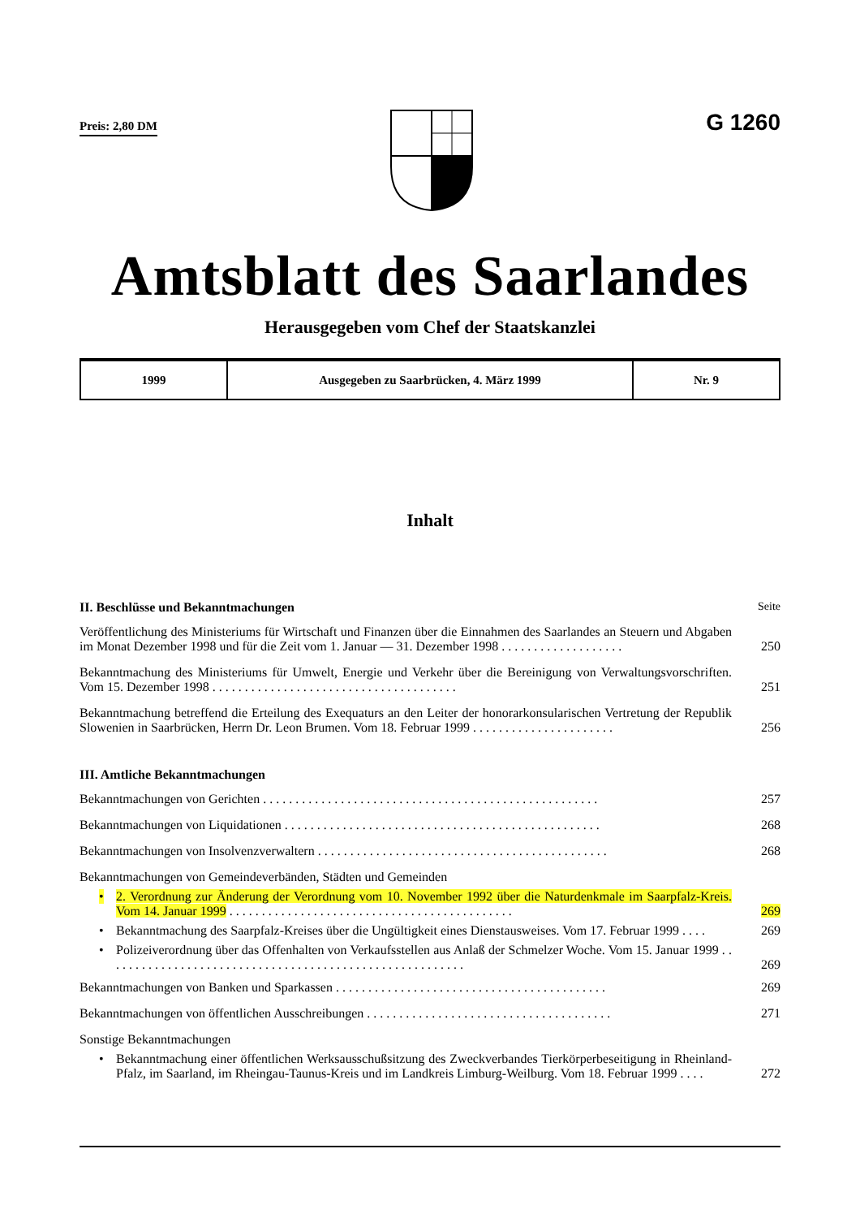Preis: 2,80 DM
G 1260
Amtsblatt des Saarlandes
Herausgegeben vom Chef der Staatskanzlei
| 1999 | Ausgegeben zu Saarbrücken, 4. März 1999 | Nr. 9 |
Inhalt
II. Beschlüsse und Bekanntmachungen Seite
Veröffentlichung des Ministeriums für Wirtschaft und Finanzen über die Einnahmen des Saarlandes an Steuern und Abgaben im Monat Dezember 1998 und für die Zeit vom 1. Januar — 31. Dezember 1998 . . . . . . . . . . . . . . . . . . .
250
Bekanntmachung des Ministeriums für Umwelt, Energie und Verkehr über die Bereinigung von Verwaltungsvorschriften. Vom 15. Dezember 1998 . . . . . . . . . . . . . . . . . . . . . . . . . . . . . . . . . . . . . .
251
Bekanntmachung betreffend die Erteilung des Exequaturs an den Leiter der honorarkonsularischen Vertretung der Republik Slowenien in Saarbrücken, Herrn Dr. Leon Brumen. Vom 18. Februar 1999 . . . . . . . . . . . . . . . . . . . . . .
256
III. Amtliche Bekanntmachungen
Bekanntmachungen von Gerichten . . . . . . . . . . . . . . . . . . . . . . . . . . . . . . . . . . . . . . . . . . . . . . . . . . . .
257
Bekanntmachungen von Liquidationen . . . . . . . . . . . . . . . . . . . . . . . . . . . . . . . . . . . . . . . . . . . . . . . . .
268
Bekanntmachungen von Insolvenzverwaltern . . . . . . . . . . . . . . . . . . . . . . . . . . . . . . . . . . . . . . . . . . . . .
268
Bekanntmachungen von Gemeindeverbänden, Städten und Gemeinden
•
2. Verordnung zur Änderung der Verordnung vom 10. November 1992 über die Naturdenkmale im Saarpfalz-Kreis. Vom 14. Januar 1999 . . . . . . . . . . . . . . . . . . . . . . . . . . . . . . . . . . . . . . . . . . . .
269
•
Bekanntmachung des Saarpfalz-Kreises über die Ungültigkeit eines Dienstausweises. Vom 17. Februar 1999 . . . .
269
•
Polizeiverordnung über das Offenhalten von Verkaufsstellen aus Anlaß der Schmelzer Woche. Vom 15. Januar 1999 . . . . . . . . . . . . . . . . . . . . . . . . . . . . . . . . . . . . . . . . . . . . . . . . . . . . . . . .
269
Bekanntmachungen von Banken und Sparkassen . . . . . . . . . . . . . . . . . . . . . . . . . . . . . . . . . . . . . . . . . .
269
Bekanntmachungen von öffentlichen Ausschreibungen . . . . . . . . . . . . . . . . . . . . . . . . . . . . . . . . . . . . . .
271
Sonstige Bekanntmachungen
•
Bekanntmachung einer öffentlichen Werksausschußsitzung des Zweckverbandes Tierkörperbeseitigung in Rheinland-Pfalz, im Saarland, im Rheingau-Taunus-Kreis und im Landkreis Limburg-Weilburg. Vom 18. Februar 1999 . . . .
272